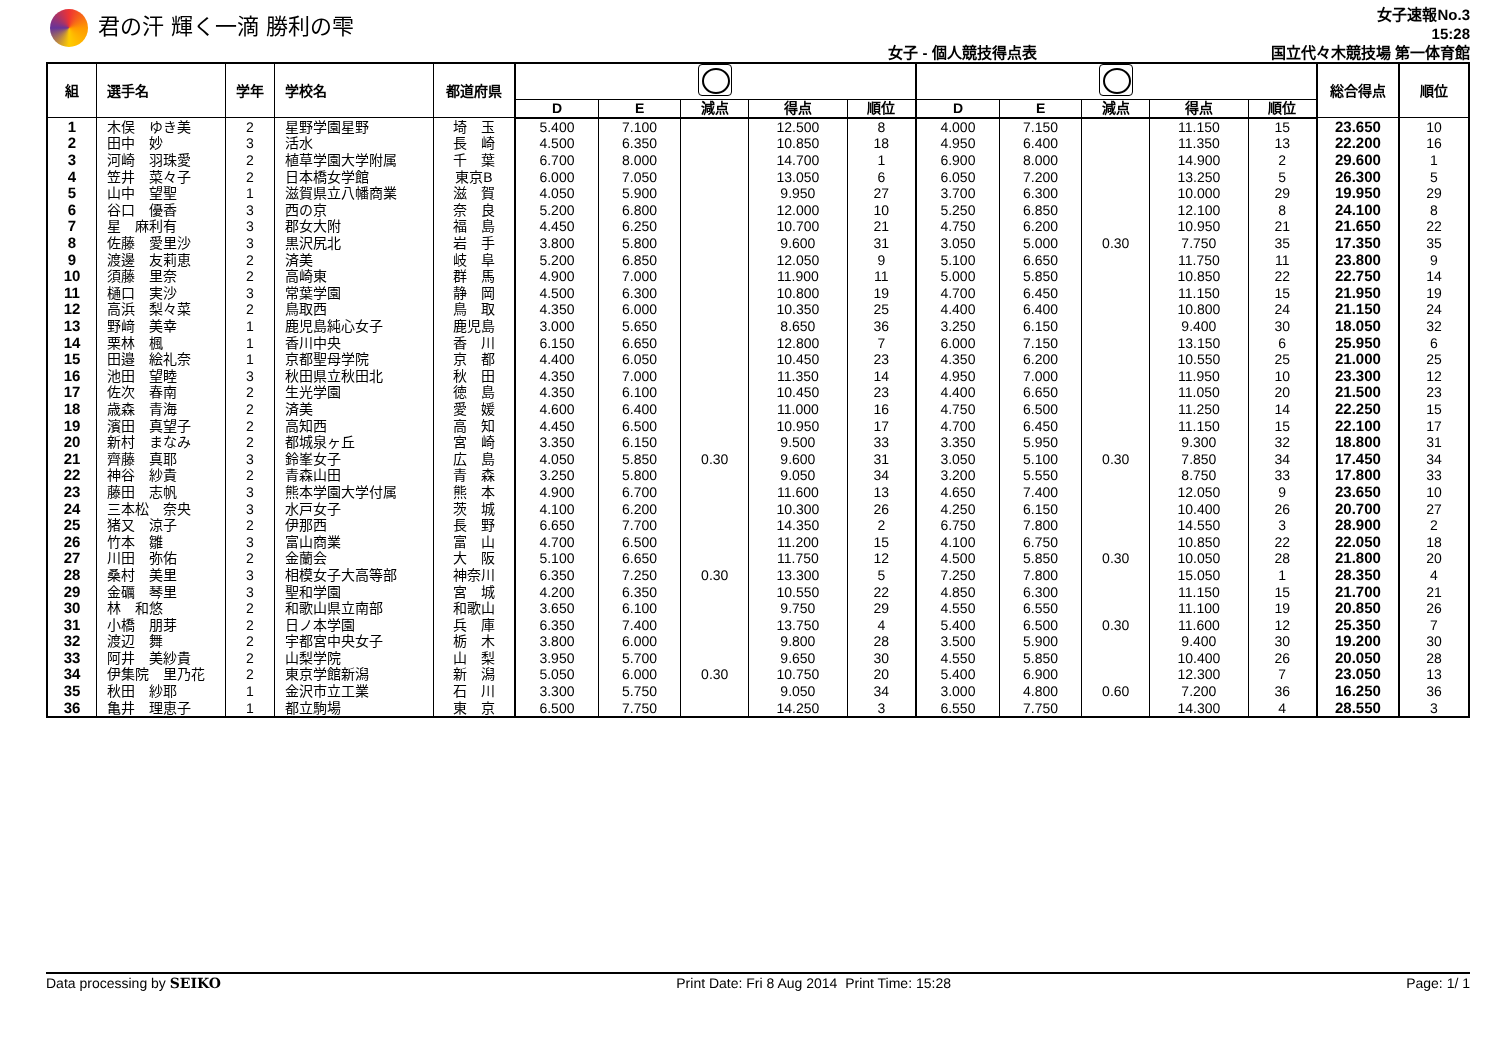君の汗 輝く一滴 勝利の雫
女子 - 個人競技得点表
女子速報No.3
15:28
国立代々木競技場 第一体育館
| 組 | 選手名 | 学年 | 学校名 | 都道府県 | | | | | | | | | | | 総合得点 | 順位 |
| --- | --- | --- | --- | --- | --- | --- | --- | --- | --- | --- | --- | --- | --- | --- | --- | --- |
| | | | | | D | E | 減点 | 得点 | 順位 | D | E | 減点 | 得点 | 順位 | | |
| 1 | 木俣 ゆき美 | 2 | 星野学園星野 | 埼 玉 | 5.400 | 7.100 | | 12.500 | 8 | 4.000 | 7.150 | | 11.150 | 15 | 23.650 | 10 |
| 2 | 田中 妙 | 3 | 活水 | 長 崎 | 4.500 | 6.350 | | 10.850 | 18 | 4.950 | 6.400 | | 11.350 | 13 | 22.200 | 16 |
| 3 | 河崎 羽珠愛 | 2 | 植草学園大学附属 | 千 葉 | 6.700 | 8.000 | | 14.700 | 1 | 6.900 | 8.000 | | 14.900 | 2 | 29.600 | 1 |
| 4 | 笠井 菜々子 | 2 | 日本橋女学館 | 東京B | 6.000 | 7.050 | | 13.050 | 6 | 6.050 | 7.200 | | 13.250 | 5 | 26.300 | 5 |
| 5 | 山中 望聖 | 1 | 滋賀県立八幡商業 | 滋 賀 | 4.050 | 5.900 | | 9.950 | 27 | 3.700 | 6.300 | | 10.000 | 29 | 19.950 | 29 |
| 6 | 谷口 優香 | 3 | 西の京 | 奈 良 | 5.200 | 6.800 | | 12.000 | 10 | 5.250 | 6.850 | | 12.100 | 8 | 24.100 | 8 |
| 7 | 星 麻利有 | 3 | 郡女大附 | 福 島 | 4.450 | 6.250 | | 10.700 | 21 | 4.750 | 6.200 | | 10.950 | 21 | 21.650 | 22 |
| 8 | 佐藤 愛里沙 | 3 | 黒沢尻北 | 岩 手 | 3.800 | 5.800 | | 9.600 | 31 | 3.050 | 5.000 | 0.30 | 7.750 | 35 | 17.350 | 35 |
| 9 | 渡邊 友莉恵 | 2 | 済美 | 岐 阜 | 5.200 | 6.850 | | 12.050 | 9 | 5.100 | 6.650 | | 11.750 | 11 | 23.800 | 9 |
| 10 | 須藤 里奈 | 2 | 高崎東 | 群 馬 | 4.900 | 7.000 | | 11.900 | 11 | 5.000 | 5.850 | | 10.850 | 22 | 22.750 | 14 |
| 11 | 樋口 実沙 | 3 | 常葉学園 | 静 岡 | 4.500 | 6.300 | | 10.800 | 19 | 4.700 | 6.450 | | 11.150 | 15 | 21.950 | 19 |
| 12 | 高浜 梨々菜 | 2 | 鳥取西 | 鳥 取 | 4.350 | 6.000 | | 10.350 | 25 | 4.400 | 6.400 | | 10.800 | 24 | 21.150 | 24 |
| 13 | 野﨑 美幸 | 1 | 鹿児島純心女子 | 鹿児島 | 3.000 | 5.650 | | 8.650 | 36 | 3.250 | 6.150 | | 9.400 | 30 | 18.050 | 32 |
| 14 | 栗林 楓 | 1 | 香川中央 | 香 川 | 6.150 | 6.650 | | 12.800 | 7 | 6.000 | 7.150 | | 13.150 | 6 | 25.950 | 6 |
| 15 | 田邉 絵礼奈 | 1 | 京都聖母学院 | 京 都 | 4.400 | 6.050 | | 10.450 | 23 | 4.350 | 6.200 | | 10.550 | 25 | 21.000 | 25 |
| 16 | 池田 望睦 | 3 | 秋田県立秋田北 | 秋 田 | 4.350 | 7.000 | | 11.350 | 14 | 4.950 | 7.000 | | 11.950 | 10 | 23.300 | 12 |
| 17 | 佐次 春南 | 2 | 生光学園 | 徳 島 | 4.350 | 6.100 | | 10.450 | 23 | 4.400 | 6.650 | | 11.050 | 20 | 21.500 | 23 |
| 18 | 歳森 青海 | 2 | 済美 | 愛 媛 | 4.600 | 6.400 | | 11.000 | 16 | 4.750 | 6.500 | | 11.250 | 14 | 22.250 | 15 |
| 19 | 濱田 真望子 | 2 | 高知西 | 高 知 | 4.450 | 6.500 | | 10.950 | 17 | 4.700 | 6.450 | | 11.150 | 15 | 22.100 | 17 |
| 20 | 新村 まなみ | 2 | 都城泉ヶ丘 | 宮 崎 | 3.350 | 6.150 | | 9.500 | 33 | 3.350 | 5.950 | | 9.300 | 32 | 18.800 | 31 |
| 21 | 齊藤 真耶 | 3 | 鈴峯女子 | 広 島 | 4.050 | 5.850 | 0.30 | 9.600 | 31 | 3.050 | 5.100 | 0.30 | 7.850 | 34 | 17.450 | 34 |
| 22 | 神谷 紗貴 | 2 | 青森山田 | 青 森 | 3.250 | 5.800 | | 9.050 | 34 | 3.200 | 5.550 | | 8.750 | 33 | 17.800 | 33 |
| 23 | 藤田 志帆 | 3 | 熊本学園大学付属 | 熊 本 | 4.900 | 6.700 | | 11.600 | 13 | 4.650 | 7.400 | | 12.050 | 9 | 23.650 | 10 |
| 24 | 三本松 奈央 | 3 | 水戸女子 | 茨 城 | 4.100 | 6.200 | | 10.300 | 26 | 4.250 | 6.150 | | 10.400 | 26 | 20.700 | 27 |
| 25 | 猪又 涼子 | 2 | 伊那西 | 長 野 | 6.650 | 7.700 | | 14.350 | 2 | 6.750 | 7.800 | | 14.550 | 3 | 28.900 | 2 |
| 26 | 竹本 雛 | 3 | 富山商業 | 富 山 | 4.700 | 6.500 | | 11.200 | 15 | 4.100 | 6.750 | | 10.850 | 22 | 22.050 | 18 |
| 27 | 川田 弥佑 | 2 | 金蘭会 | 大 阪 | 5.100 | 6.650 | | 11.750 | 12 | 4.500 | 5.850 | 0.30 | 10.050 | 28 | 21.800 | 20 |
| 28 | 桑村 美里 | 3 | 相模女子大高等部 | 神奈川 | 6.350 | 7.250 | 0.30 | 13.300 | 5 | 7.250 | 7.800 | | 15.050 | 1 | 28.350 | 4 |
| 29 | 金礪 琴里 | 3 | 聖和学園 | 宮 城 | 4.200 | 6.350 | | 10.550 | 22 | 4.850 | 6.300 | | 11.150 | 15 | 21.700 | 21 |
| 30 | 林 和悠 | 2 | 和歌山県立南部 | 和歌山 | 3.650 | 6.100 | | 9.750 | 29 | 4.550 | 6.550 | | 11.100 | 19 | 20.850 | 26 |
| 31 | 小橋 朋芽 | 2 | 日ノ本学園 | 兵 庫 | 6.350 | 7.400 | | 13.750 | 4 | 5.400 | 6.500 | 0.30 | 11.600 | 12 | 25.350 | 7 |
| 32 | 渡辺 舞 | 2 | 宇都宮中央女子 | 栃 木 | 3.800 | 6.000 | | 9.800 | 28 | 3.500 | 5.900 | | 9.400 | 30 | 19.200 | 30 |
| 33 | 阿井 美紗貴 | 2 | 山梨学院 | 山 梨 | 3.950 | 5.700 | | 9.650 | 30 | 4.550 | 5.850 | | 10.400 | 26 | 20.050 | 28 |
| 34 | 伊集院 里乃花 | 2 | 東京学館新潟 | 新 潟 | 5.050 | 6.000 | 0.30 | 10.750 | 20 | 5.400 | 6.900 | | 12.300 | 7 | 23.050 | 13 |
| 35 | 秋田 紗耶 | 1 | 金沢市立工業 | 石 川 | 3.300 | 5.750 | | 9.050 | 34 | 3.000 | 4.800 | 0.60 | 7.200 | 36 | 16.250 | 36 |
| 36 | 亀井 理恵子 | 1 | 都立駒場 | 東 京 | 6.500 | 7.750 | | 14.250 | 3 | 6.550 | 7.750 | | 14.300 | 4 | 28.550 | 3 |
Data processing by SEIKO Print Date: Fri 8 Aug 2014 Print Time: 15:28 Page: 1/ 1